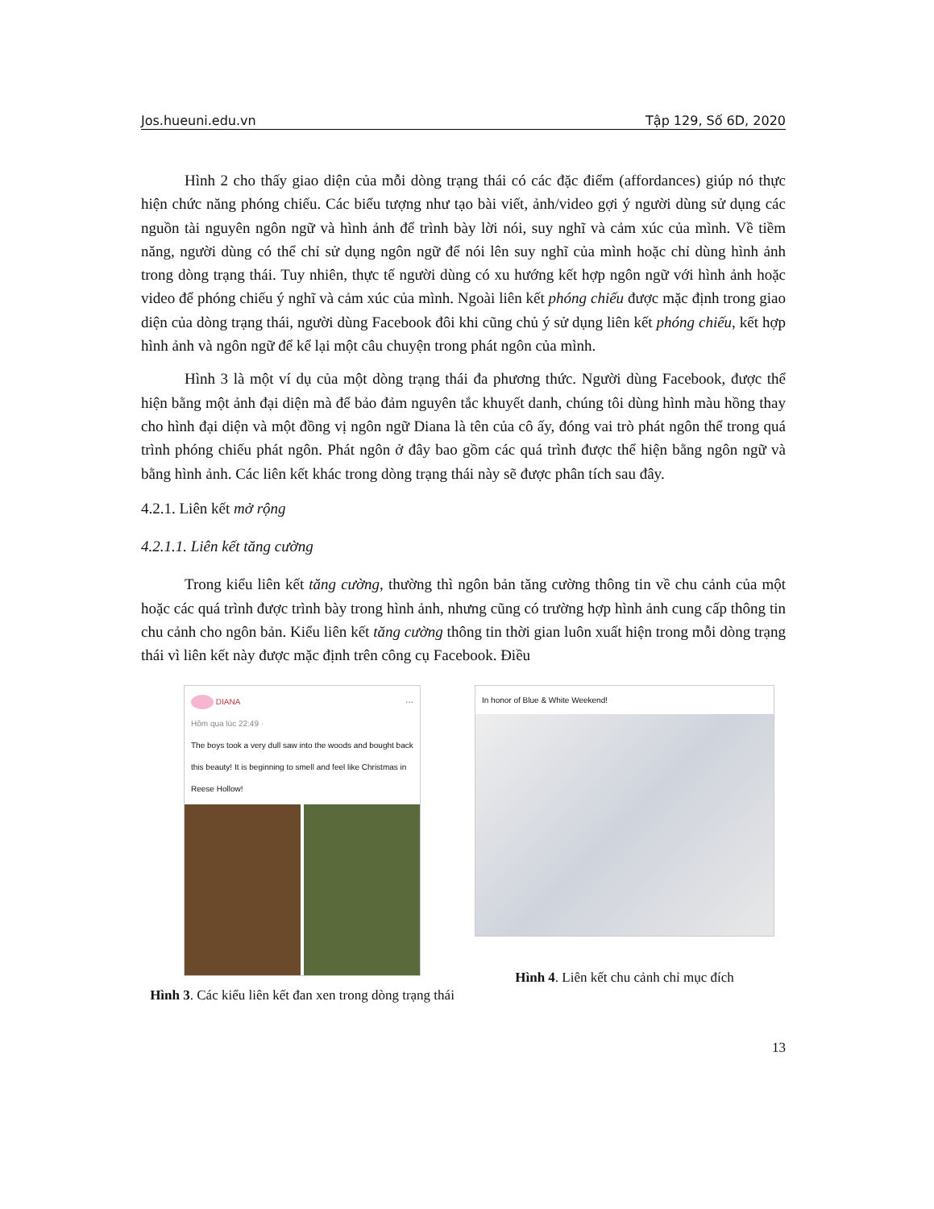Jos.hueuni.edu.vn Tập 129, Số 6D, 2020
Hình 2 cho thấy giao diện của mỗi dòng trạng thái có các đặc điểm (affordances) giúp nó thực hiện chức năng phóng chiếu. Các biểu tượng như tạo bài viết, ảnh/video gợi ý người dùng sử dụng các nguồn tài nguyên ngôn ngữ và hình ảnh để trình bày lời nói, suy nghĩ và cảm xúc của mình. Về tiềm năng, người dùng có thể chỉ sử dụng ngôn ngữ để nói lên suy nghĩ của mình hoặc chỉ dùng hình ảnh trong dòng trạng thái. Tuy nhiên, thực tế người dùng có xu hướng kết hợp ngôn ngữ với hình ảnh hoặc video để phóng chiếu ý nghĩ và cảm xúc của mình. Ngoài liên kết phóng chiếu được mặc định trong giao diện của dòng trạng thái, người dùng Facebook đôi khi cũng chủ ý sử dụng liên kết phóng chiếu, kết hợp hình ảnh và ngôn ngữ để kể lại một câu chuyện trong phát ngôn của mình.
Hình 3 là một ví dụ của một dòng trạng thái đa phương thức. Người dùng Facebook, được thể hiện bằng một ảnh đại diện mà để bảo đảm nguyên tắc khuyết danh, chúng tôi dùng hình màu hồng thay cho hình đại diện và một đồng vị ngôn ngữ Diana là tên của cô ấy, đóng vai trò phát ngôn thể trong quá trình phóng chiếu phát ngôn. Phát ngôn ở đây bao gồm các quá trình được thể hiện bằng ngôn ngữ và bằng hình ảnh. Các liên kết khác trong dòng trạng thái này sẽ được phân tích sau đây.
4.2.1. Liên kết mở rộng
4.2.1.1. Liên kết tăng cường
Trong kiểu liên kết tăng cường, thường thì ngôn bản tăng cường thông tin về chu cảnh của một hoặc các quá trình được trình bày trong hình ảnh, nhưng cũng có trường hợp hình ảnh cung cấp thông tin chu cảnh cho ngôn bản. Kiểu liên kết tăng cường thông tin thời gian luôn xuất hiện trong mỗi dòng trạng thái vì liên kết này được mặc định trên công cụ Facebook. Điều
DIANA ···
Hôm qua lúc 22:49 ·
The boys took a very dull saw into the woods and bought back this beauty! It is beginning to smell and feel like Christmas in Reese Hollow!
Hình 3. Các kiểu liên kết đan xen trong dòng trạng thái
In honor of Blue & White Weekend!
Hình 4. Liên kết chu cảnh chỉ mục đích
13